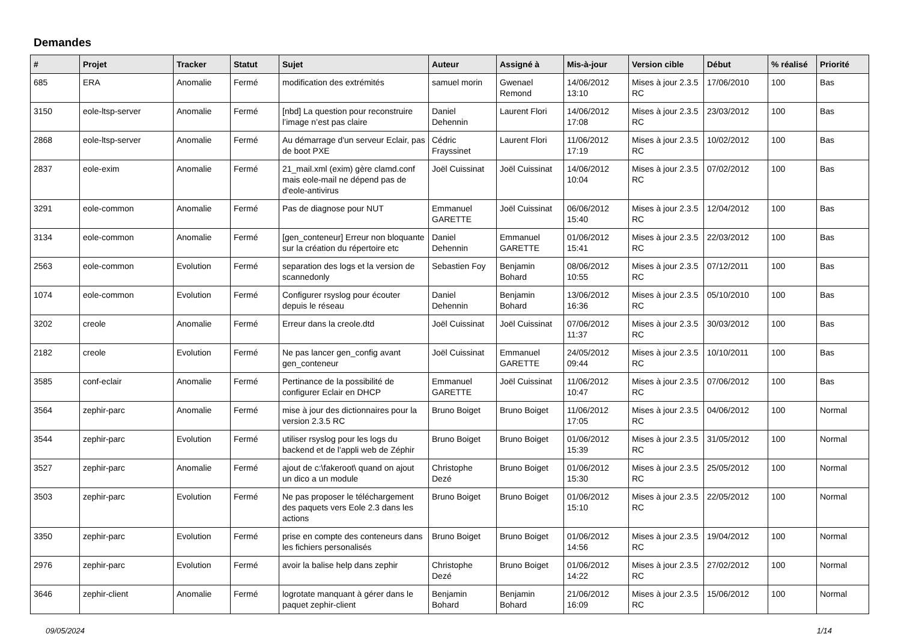Demandes
| # | Projet | Tracker | Statut | Sujet | Auteur | Assigné à | Mis-à-jour | Version cible | Début | % réalisé | Priorité |
| --- | --- | --- | --- | --- | --- | --- | --- | --- | --- | --- | --- |
| 685 | ERA | Anomalie | Fermé | modification des extrémités | samuel morin | Gwenael Remond | 14/06/2012 13:10 | Mises à jour 2.3.5 RC | 17/06/2010 | 100 | Bas |
| 3150 | eole-ltsp-server | Anomalie | Fermé | [nbd] La question pour reconstruire l’image n’est pas claire | Daniel Dehennin | Laurent Flori | 14/06/2012 17:08 | Mises à jour 2.3.5 RC | 23/03/2012 | 100 | Bas |
| 2868 | eole-ltsp-server | Anomalie | Fermé | Au démarrage d'un serveur Eclair, pas de boot PXE | Cédric Frayssinet | Laurent Flori | 11/06/2012 17:19 | Mises à jour 2.3.5 RC | 10/02/2012 | 100 | Bas |
| 2837 | eole-exim | Anomalie | Fermé | 21_mail.xml (exim) gère clamd.conf mais eole-mail ne dépend pas de d'eole-antivirus | Joël Cuissinat | Joël Cuissinat | 14/06/2012 10:04 | Mises à jour 2.3.5 RC | 07/02/2012 | 100 | Bas |
| 3291 | eole-common | Anomalie | Fermé | Pas de diagnose pour NUT | Emmanuel GARETTE | Joël Cuissinat | 06/06/2012 15:40 | Mises à jour 2.3.5 RC | 12/04/2012 | 100 | Bas |
| 3134 | eole-common | Anomalie | Fermé | [gen_conteneur] Erreur non bloquante sur la création du répertoire etc | Daniel Dehennin | Emmanuel GARETTE | 01/06/2012 15:41 | Mises à jour 2.3.5 RC | 22/03/2012 | 100 | Bas |
| 2563 | eole-common | Evolution | Fermé | separation des logs et la version de scannedonly | Sebastien Foy | Benjamin Bohard | 08/06/2012 10:55 | Mises à jour 2.3.5 RC | 07/12/2011 | 100 | Bas |
| 1074 | eole-common | Evolution | Fermé | Configurer rsyslog pour écouter depuis le réseau | Daniel Dehennin | Benjamin Bohard | 13/06/2012 16:36 | Mises à jour 2.3.5 RC | 05/10/2010 | 100 | Bas |
| 3202 | creole | Anomalie | Fermé | Erreur dans la creole.dtd | Joël Cuissinat | Joël Cuissinat | 07/06/2012 11:37 | Mises à jour 2.3.5 RC | 30/03/2012 | 100 | Bas |
| 2182 | creole | Evolution | Fermé | Ne pas lancer gen_config avant gen_conteneur | Joël Cuissinat | Emmanuel GARETTE | 24/05/2012 09:44 | Mises à jour 2.3.5 RC | 10/10/2011 | 100 | Bas |
| 3585 | conf-eclair | Anomalie | Fermé | Pertinance de la possibilité de configurer Eclair en DHCP | Emmanuel GARETTE | Joël Cuissinat | 11/06/2012 10:47 | Mises à jour 2.3.5 RC | 07/06/2012 | 100 | Bas |
| 3564 | zephir-parc | Anomalie | Fermé | mise à jour des dictionnaires pour la version 2.3.5 RC | Bruno Boiget | Bruno Boiget | 11/06/2012 17:05 | Mises à jour 2.3.5 RC | 04/06/2012 | 100 | Normal |
| 3544 | zephir-parc | Evolution | Fermé | utiliser rsyslog pour les logs du backend et de l'appli web de Zéphir | Bruno Boiget | Bruno Boiget | 01/06/2012 15:39 | Mises à jour 2.3.5 RC | 31/05/2012 | 100 | Normal |
| 3527 | zephir-parc | Anomalie | Fermé | ajout de c:\fakeroot\ quand on ajout un dico a un module | Christophe Dezé | Bruno Boiget | 01/06/2012 15:30 | Mises à jour 2.3.5 RC | 25/05/2012 | 100 | Normal |
| 3503 | zephir-parc | Evolution | Fermé | Ne pas proposer le téléchargement des paquets vers Eole 2.3 dans les actions | Bruno Boiget | Bruno Boiget | 01/06/2012 15:10 | Mises à jour 2.3.5 RC | 22/05/2012 | 100 | Normal |
| 3350 | zephir-parc | Evolution | Fermé | prise en compte des conteneurs dans les fichiers personalisés | Bruno Boiget | Bruno Boiget | 01/06/2012 14:56 | Mises à jour 2.3.5 RC | 19/04/2012 | 100 | Normal |
| 2976 | zephir-parc | Evolution | Fermé | avoir la balise help dans zephir | Christophe Dezé | Bruno Boiget | 01/06/2012 14:22 | Mises à jour 2.3.5 RC | 27/02/2012 | 100 | Normal |
| 3646 | zephir-client | Anomalie | Fermé | logrotate manquant à gérer dans le paquet zephir-client | Benjamin Bohard | Benjamin Bohard | 21/06/2012 16:09 | Mises à jour 2.3.5 RC | 15/06/2012 | 100 | Normal |
09/05/2024 1/14